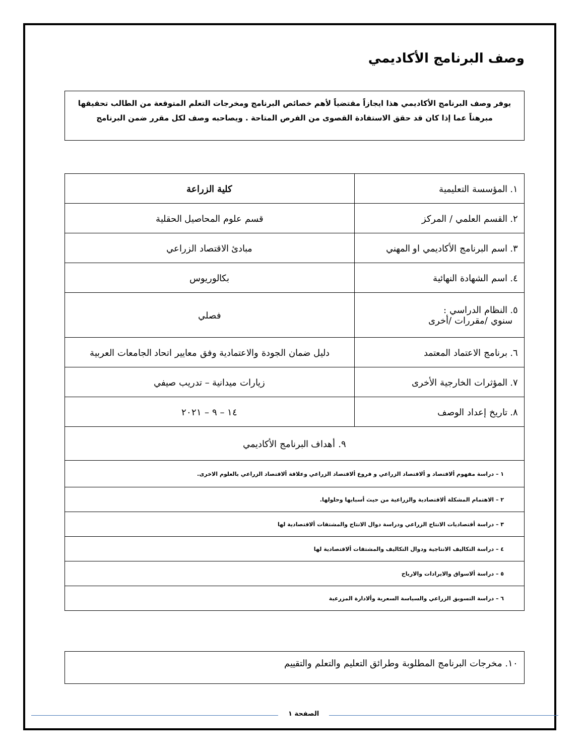وصف البرنامج الأكاديمي
يوفر وصف البرنامج الأكاديمي هذا ايجازاً مقتضياً لأهم خصائص البرنامج ومخرجات التعلم المتوقعة من الطالب تحقيقها مبرهناً عما إذا كان قد حقق الاستفادة القصوى من الفرص المتاحة . ويصاحبه وصف لكل مقرر ضمن البرنامج
| ١. المؤسسة التعليمية | كلية الزراعة |
| ٢. القسم العلمي / المركز | قسم علوم المحاصيل الحقلية |
| ٣. اسم البرنامج الأكاديمي او المهني | مبادئ الاقتصاد الزراعي |
| ٤. اسم الشهادة النهائية | بكالوريوس |
| ٥. النظام الدراسي : سنوي /مقررات /أخرى | فصلي |
| ٦. برنامج الاعتماد المعتمد | دليل ضمان الجودة والاعتمادية وفق معايير اتحاد الجامعات العربية |
| ٧. المؤثرات الخارجية الأخرى | زيارات ميدانية – تدريب صيفي |
| ٨. تاريخ إعداد الوصف | ١٤ – ٩ – ٢٠٢١ |
| ٩. أهداف البرنامج الأكاديمي | |
| ١ – دراسة مفهوم ألاقتصاد و ألاقتصاد الزراعي و فروع ألاقتصاد الزراعي وعلاقة ألاقتصاد الزراعي بالعلوم الاخرى. | |
| ٢ – الاهتمام المشكلة ألاقتصادية والزراعية من حيث أسبابها وحلولها. | |
| ٣ – دراسة أقتصاديات الانتاج الزراعي ودراسة دوال الانتاج والمشتقات ألاقتصادية لها | |
| ٤ – دراسة التكاليف الانتاجية ودوال التكاليف والمشتقات ألاقتصادية لها | |
| ٥ – دراسة ألاسواق والايرادات والارباح | |
| ٦ – دراسة التسويق الزراعي والسياسة السعرية وألادارة المزرعية | |
١٠. مخرجات البرنامج المطلوبة وطرائق التعليم والتعلم والتقييم
الصفحة ١